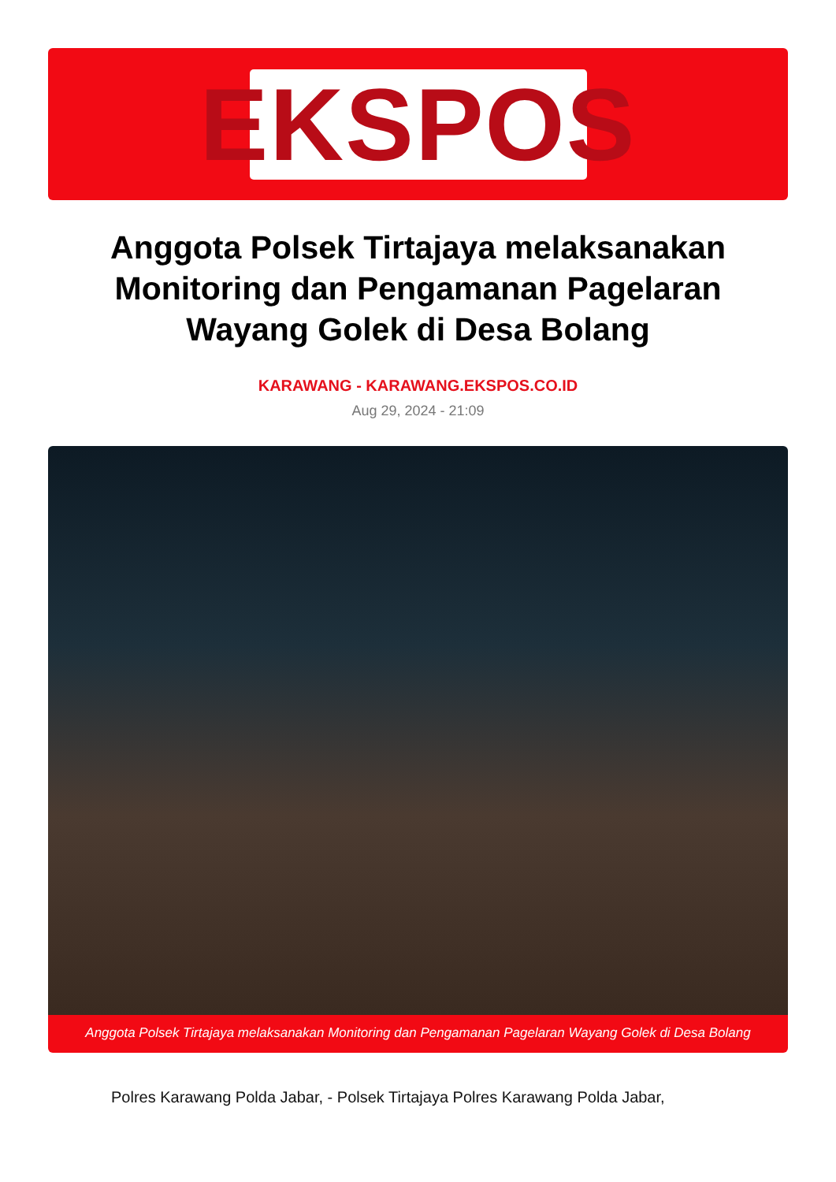EKSPOS
Anggota Polsek Tirtajaya melaksanakan Monitoring dan Pengamanan Pagelaran Wayang Golek di Desa Bolang
KARAWANG - KARAWANG.EKSPOS.CO.ID
Aug 29, 2024 - 21:09
Anggota Polsek Tirtajaya melaksanakan Monitoring dan Pengamanan Pagelaran Wayang Golek di Desa Bolang
Polres Karawang Polda Jabar, - Polsek Tirtajaya Polres Karawang Polda Jabar,